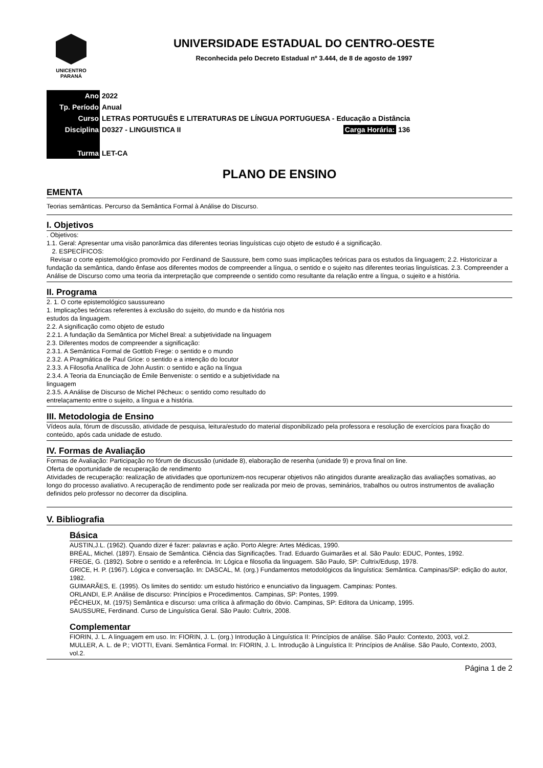UNICENTRO
PARANÁ
UNIVERSIDADE ESTADUAL DO CENTRO-OESTE
Reconhecida pelo Decreto Estadual nº 3.444, de 8 de agosto de 1997
| Ano | 2022 |
| Tp. Período | Anual |
| Curso | LETRAS PORTUGUÊS E LITERATURAS DE LÍNGUA PORTUGUESA - Educação a Distância |
| Disciplina | D0327 - LINGUISTICA II Carga Horária: 136 |
| Turma | LET-CA |
PLANO DE ENSINO
EMENTA
Teorias semânticas. Percurso da Semântica Formal à Análise do Discurso.
I. Objetivos
. Objetivos:
1.1. Geral: Apresentar uma visão panorâmica das diferentes teorias linguísticas cujo objeto de estudo é a significação.
2. ESPECÍFICOS:
Revisar o corte epistemológico promovido por Ferdinand de Saussure, bem como suas implicações teóricas para os estudos da linguagem; 2.2. Historicizar a fundação da semântica, dando ênfase aos diferentes modos de compreender a língua, o sentido e o sujeito nas diferentes teorias linguísticas. 2.3. Compreender a Análise de Discurso como uma teoria da interpretação que compreende o sentido como resultante da relação entre a língua, o sujeito e a história.
II. Programa
2. 1. O corte epistemológico saussureano
1. Implicações teóricas referentes à exclusão do sujeito, do mundo e da história nos
estudos da linguagem.
2.2. A significação como objeto de estudo
2.2.1. A fundação da Semântica por Michel Breal: a subjetividade na linguagem
2.3. Diferentes modos de compreender a significação:
2.3.1. A Semântica Formal de Gottlob Frege: o sentido e o mundo
2.3.2. A Pragmática de Paul Grice: o sentido e a intenção do locutor
2.3.3. A Filosofia Analítica de John Austin: o sentido e ação na língua
2.3.4. A Teoria da Enunciação de Émile Benveniste: o sentido e a subjetividade na
linguagem
2.3.5. A Análise de Discurso de Michel Pêcheux: o sentido como resultado do
entrelaçamento entre o sujeito, a língua e a história.
III. Metodologia de Ensino
Vídeos aula, fórum de discussão, atividade de pesquisa, leitura/estudo do material disponibilizado pela professora e resolução de exercícios para fixação do conteúdo, após cada unidade de estudo.
IV. Formas de Avaliação
Formas de Avaliação: Participação no fórum de discussão (unidade 8), elaboração de resenha (unidade 9) e prova final on line.
Oferta de oportunidade de recuperação de rendimento
Atividades de recuperação: realização de atividades que oportunizem-nos recuperar objetivos não atingidos durante arealização das avaliações somativas, ao longo do processo avaliativo. A recuperação de rendimento pode ser realizada por meio de provas, seminários, trabalhos ou outros instrumentos de avaliação definidos pelo professor no decorrer da disciplina.
V. Bibliografia
Básica
AUSTIN,J.L. (1962). Quando dizer é fazer: palavras e ação. Porto Alegre: Artes Médicas, 1990.
BRÉAL, Michel. (1897). Ensaio de Semântica. Ciência das Significações. Trad. Eduardo Guimarães et al. São Paulo: EDUC, Pontes, 1992.
FREGE, G. (1892). Sobre o sentido e a referência. In: Lógica e filosofia da linguagem. São Paulo, SP: Cultrix/Edusp, 1978.
GRICE, H. P. (1967). Lógica e conversação. In: DASCAL, M. (org.) Fundamentos metodológicos da linguística: Semântica. Campinas/SP: edição do autor, 1982.
GUIMARÃES, E. (1995). Os limites do sentido: um estudo histórico e enunciativo da linguagem. Campinas: Pontes.
ORLANDI, E.P. Análise de discurso: Princípios e Procedimentos. Campinas, SP: Pontes, 1999.
PÊCHEUX, M. (1975) Semântica e discurso: uma crítica à afirmação do óbvio. Campinas, SP: Editora da Unicamp, 1995.
SAUSSURE, Ferdinand. Curso de Linguística Geral. São Paulo: Cultrix, 2008.
Complementar
FIORIN, J. L. A linguagem em uso. In: FIORIN, J. L. (org.) Introdução à Linguística II: Princípios de análise. São Paulo: Contexto, 2003, vol.2.
MULLER, A. L. de P.; VIOTTI, Evani. Semântica Formal. In: FIORIN, J. L. Introdução à Linguística II: Princípios de Análise. São Paulo, Contexto, 2003, vol.2.
Página 1 de 2